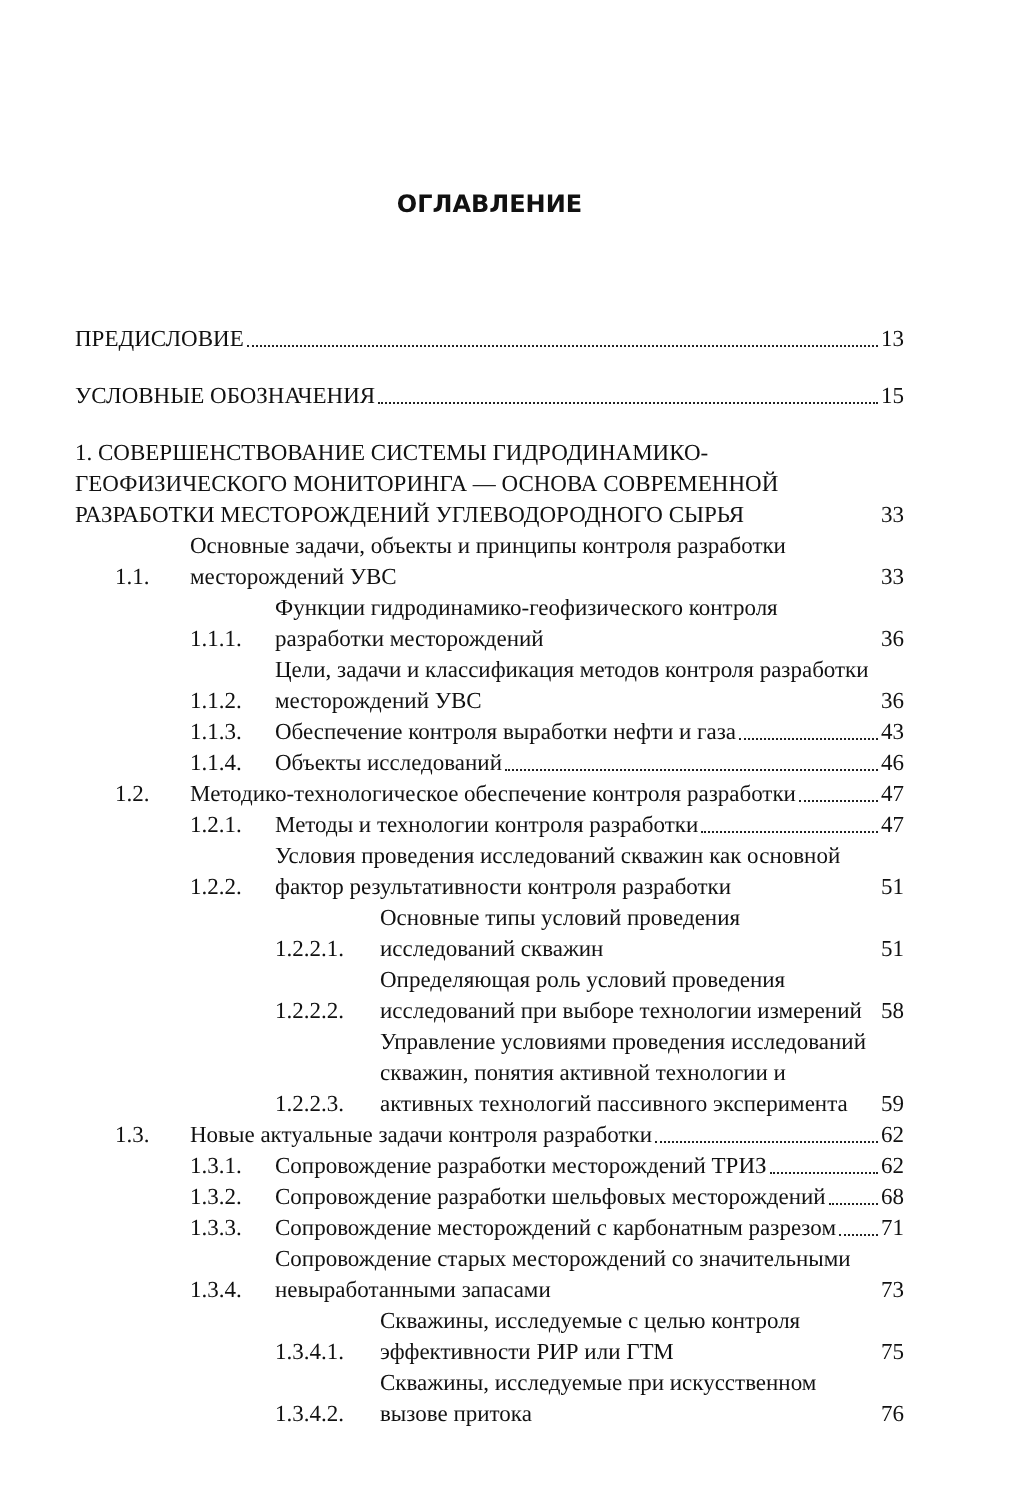ОГЛАВЛЕНИЕ
ПРЕДИСЛОВИЕ 13
УСЛОВНЫЕ ОБОЗНАЧЕНИЯ 15
1. СОВЕРШЕНСТВОВАНИЕ СИСТЕМЫ ГИДРОДИНАМИКО-ГЕОФИЗИЧЕСКОГО МОНИТОРИНГА — ОСНОВА СОВРЕМЕННОЙ РАЗРАБОТКИ МЕСТОРОЖДЕНИЙ УГЛЕВОДОРОДНОГО СЫРЬЯ 33
1.1.
Основные задачи, объекты и принципы контроля разработки месторождений УВС 33
1.1.1.
Функции гидродинамико-геофизического контроля разработки месторождений 36
1.1.2.
Цели, задачи и классификация методов контроля разработки месторождений УВС 36
1.1.3.
Обеспечение контроля выработки нефти и газа 43
1.1.4.
Объекты исследований 46
1.2.
Методико-технологическое обеспечение контроля разработки 47
1.2.1.
Методы и технологии контроля разработки 47
1.2.2.
Условия проведения исследований скважин как основной фактор результативности контроля разработки 51
1.2.2.1.
Основные типы условий проведения исследований скважин 51
1.2.2.2.
Определяющая роль условий проведения исследований при выборе технологии измерений 58
1.2.2.3.
Управление условиями проведения исследований скважин, понятия активной технологии и активных технологий пассивного эксперимента 59
1.3.
Новые актуальные задачи контроля разработки 62
1.3.1.
Сопровождение разработки месторождений ТРИЗ 62
1.3.2.
Сопровождение разработки шельфовых месторождений 68
1.3.3.
Сопровождение месторождений с карбонатным разрезом 71
1.3.4.
Сопровождение старых месторождений со значительными невыработанными запасами 73
1.3.4.1.
Скважины, исследуемые с целью контроля эффективности РИР или ГТМ 75
1.3.4.2.
Скважины, исследуемые при искусственном вызове притока 76